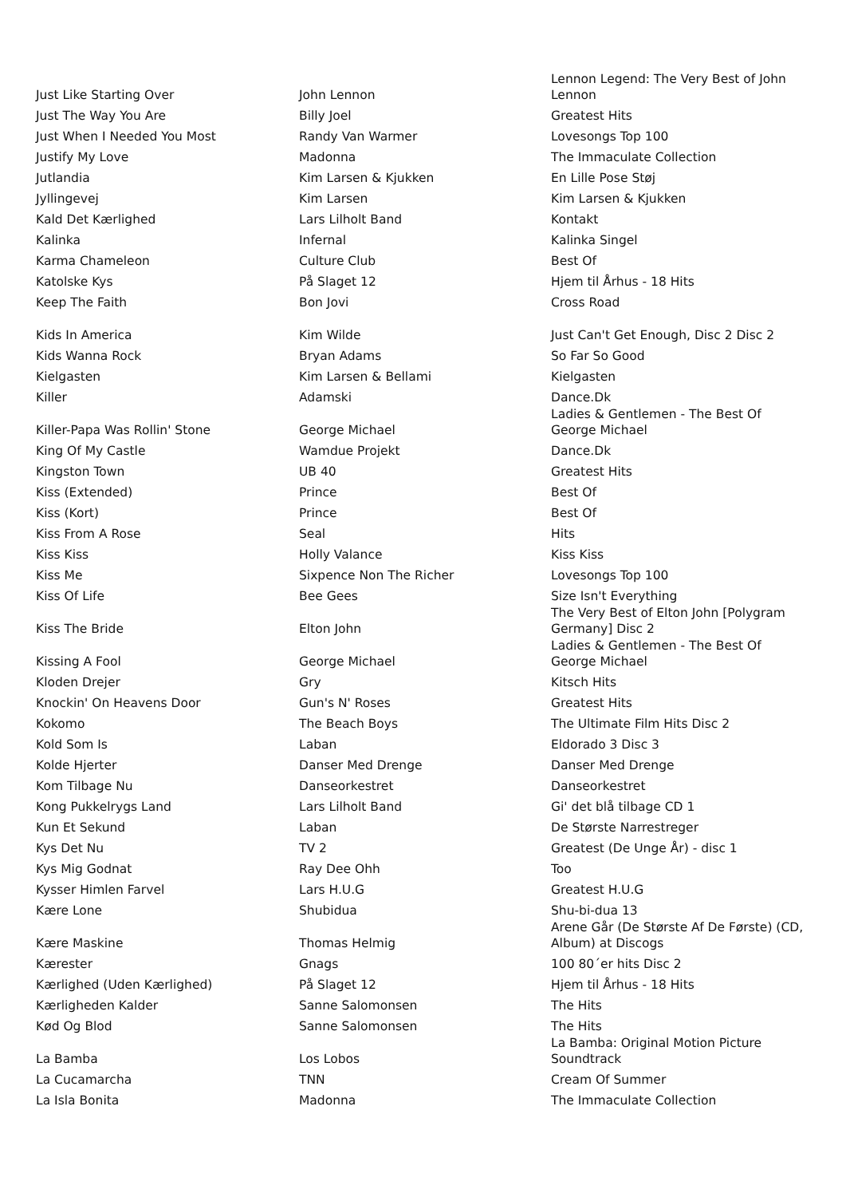| Just Like Starting Over | John Lennon | Lennon Legend: The Very Best of John Lennon |
| Just The Way You Are | Billy Joel | Greatest Hits |
| Just When I Needed You Most | Randy Van Warmer | Lovesongs Top 100 |
| Justify My Love | Madonna | The Immaculate Collection |
| Jutlandia | Kim Larsen & Kjukken | En Lille Pose Støj |
| Jyllingevej | Kim Larsen | Kim Larsen & Kjukken |
| Kald Det Kærlighed | Lars Lilholt Band | Kontakt |
| Kalinka | Infernal | Kalinka Singel |
| Karma Chameleon | Culture Club | Best Of |
| Katolske Kys | På Slaget 12 | Hjem til Århus - 18 Hits |
| Keep The Faith | Bon Jovi | Cross Road |
| Kids In America | Kim Wilde | Just Can't Get Enough, Disc 2 Disc 2 |
| Kids Wanna Rock | Bryan Adams | So Far So Good |
| Kielgasten | Kim Larsen & Bellami | Kielgasten |
| Killer | Adamski | Dance.Dk |
| Killer-Papa Was Rollin' Stone | George Michael | Ladies & Gentlemen - The Best Of George Michael |
| King Of My Castle | Wamdue Projekt | Dance.Dk |
| Kingston Town | UB 40 | Greatest Hits |
| Kiss (Extended) | Prince | Best Of |
| Kiss (Kort) | Prince | Best Of |
| Kiss From A Rose | Seal | Hits |
| Kiss Kiss | Holly Valance | Kiss Kiss |
| Kiss Me | Sixpence Non The Richer | Lovesongs Top 100 |
| Kiss Of Life | Bee Gees | Size Isn't Everything |
| Kiss The Bride | Elton John | The Very Best of Elton John [Polygram Germany] Disc 2 |
| Kissing A Fool | George Michael | Ladies & Gentlemen - The Best Of George Michael |
| Kloden Drejer | Gry | Kitsch Hits |
| Knockin' On Heavens Door | Gun's N' Roses | Greatest Hits |
| Kokomo | The Beach Boys | The Ultimate Film Hits Disc 2 |
| Kold Som Is | Laban | Eldorado 3 Disc 3 |
| Kolde Hjerter | Danser Med Drenge | Danser Med Drenge |
| Kom Tilbage Nu | Danseorkestret | Danseorkestret |
| Kong Pukkelrygs Land | Lars Lilholt Band | Gi' det blå tilbage CD 1 |
| Kun Et Sekund | Laban | De Største Narrestreger |
| Kys Det Nu | TV 2 | Greatest (De Unge År) - disc 1 |
| Kys Mig Godnat | Ray Dee Ohh | Too |
| Kysser Himlen Farvel | Lars H.U.G | Greatest H.U.G |
| Kære Lone | Shubidua | Shu-bi-dua 13 |
| Kære Maskine | Thomas Helmig | Arene Går (De Største Af De Første) (CD, Album) at Discogs |
| Kærester | Gnags | 100 80´er hits Disc 2 |
| Kærlighed (Uden Kærlighed) | På Slaget 12 | Hjem til Århus - 18 Hits |
| Kærligheden Kalder | Sanne Salomonsen | The Hits |
| Kød Og Blod | Sanne Salomonsen | The Hits |
| La Bamba | Los Lobos | La Bamba: Original Motion Picture Soundtrack |
| La Cucamarcha | TNN | Cream Of Summer |
| La Isla Bonita | Madonna | The Immaculate Collection |